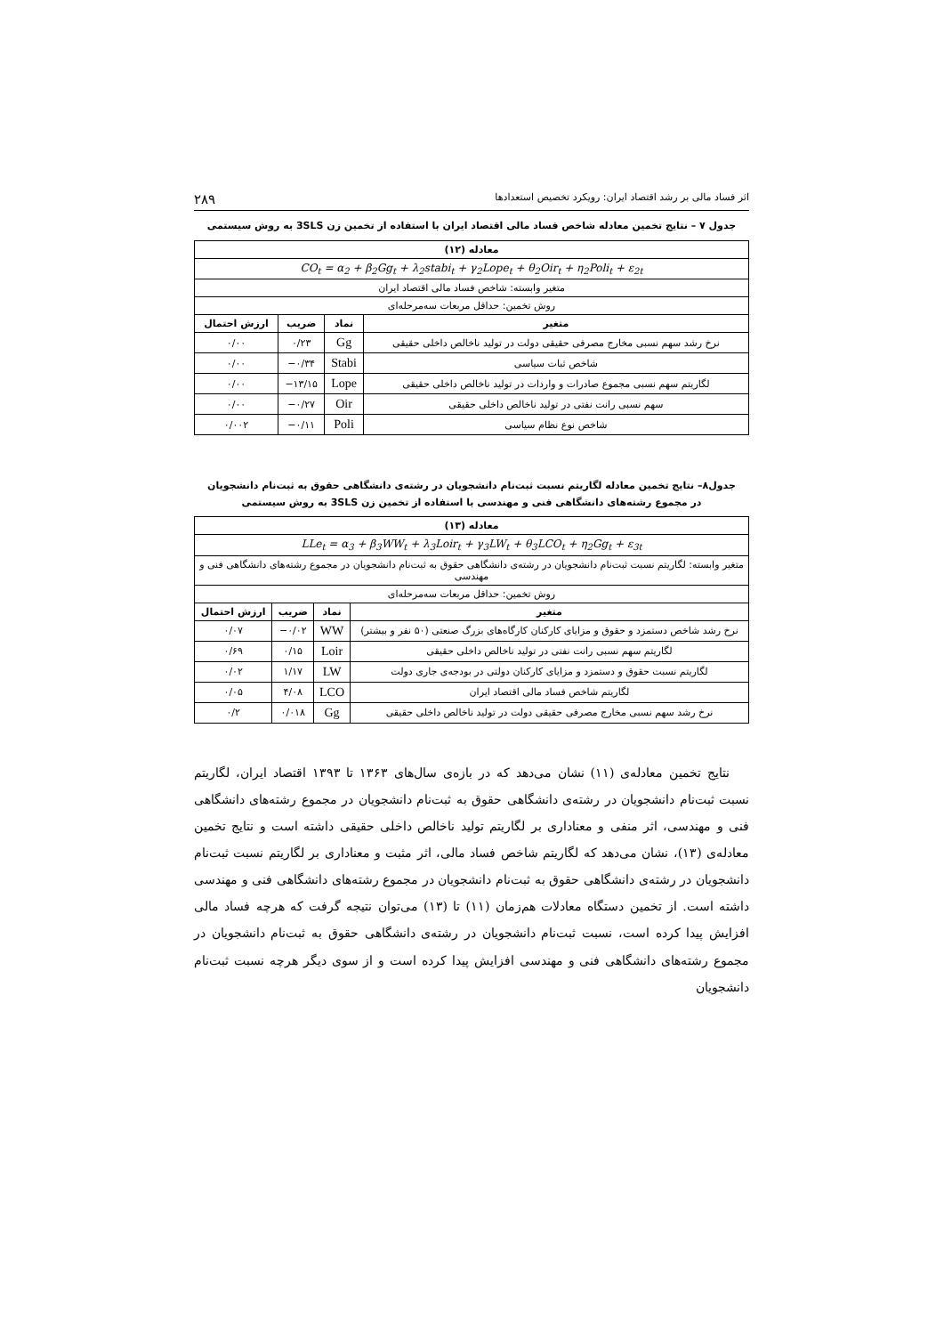اثر فساد مالی بر رشد اقتصاد ایران: رویکرد تخصیص استعدادها ۲۸۹
جدول ۷ – نتایج تخمین معادله شاخص فساد مالی اقتصاد ایران با استفاده از تخمین زن 3SLS به روش سیستمی
| معادله (۱۲) | | | |
| --- | --- | --- | --- |
| CO<sub>t</sub> = α<sub>2</sub> + β<sub>2</sub>Gg<sub>t</sub> + λ<sub>2</sub>stabi<sub>t</sub> + γ<sub>2</sub>Lope<sub>t</sub> + θ<sub>2</sub>Oir<sub>t</sub> + η<sub>2</sub>Poli<sub>t</sub> + ε<sub>2t</sub> | | | |
| متغیر وابسته: شاخص فساد مالی اقتصاد ایران | | | |
| روش تخمین: حداقل مربعات سه‌مرحله‌ای | | | |
| متغیر | نماد | ضریب | ارزش احتمال |
| نرخ رشد سهم نسبی مخارج مصرفی حقیقی دولت در تولید ناخالص داخلی حقیقی | Gg | ۰/۲۳ | ۰/۰۰ |
| شاخص ثبات سیاسی | Stabi | ۰/۳۴− | ۰/۰۰ |
| لگاریتم سهم نسبی مجموع صادرات و واردات در تولید ناخالص داخلی حقیقی | Lope | ۱۳/۱۵− | ۰/۰۰ |
| سهم نسبی رانت نفتی در تولید ناخالص داخلی حقیقی | Oir | ۰/۲۷− | ۰/۰۰ |
| شاخص نوع نظام سیاسی | Poli | ۰/۱۱− | ۰/۰۰۲ |
جدول۸– نتایج تخمین معادله لگاریتم نسبت ثبت‌نام دانشجویان در رشته‌ی دانشگاهی حقوق به ثبت‌نام دانشجویان
در مجموع رشته‌های دانشگاهی فنی و مهندسی با استفاده از تخمین زن 3SLS به روش سیستمی
| معادله (۱۳) | | | |
| --- | --- | --- | --- |
| LLe<sub>t</sub> = α<sub>3</sub> + β<sub>3</sub>WW<sub>t</sub> + λ<sub>3</sub>Loir<sub>t</sub> + γ<sub>3</sub>LW<sub>t</sub> + θ<sub>3</sub>LCO<sub>t</sub> + η<sub>2</sub>Gg<sub>t</sub> + ε<sub>3t</sub> | | | |
| متغیر وابسته: لگاریتم نسبت ثبت‌نام دانشجویان در رشته‌ی دانشگاهی حقوق به ثبت‌نام دانشجویان در مجموع رشته‌های دانشگاهی فنی و مهندسی | | | |
| روش تخمین: حداقل مربعات سه‌مرحله‌ای | | | |
| متغیر | نماد | ضریب | ارزش احتمال |
| نرخ رشد شاخص دستمزد و حقوق و مزایای کارکنان کارگاه‌های بزرگ صنعتی (۵۰ نفر و بیشتر) | WW | ۰/۰۲− | ۰/۰۷ |
| لگاریتم سهم نسبی رانت نفتی در تولید ناخالص داخلی حقیقی | Loir | ۰/۱۵ | ۰/۶۹ |
| لگاریتم نسبت حقوق و دستمزد و مزایای کارکنان دولتی در بودجه‌ی جاری دولت | LW | ۱/۱۷ | ۰/۰۲ |
| لگاریتم شاخص فساد مالی اقتصاد ایران | LCO | ۴/۰۸ | ۰/۰۵ |
| نرخ رشد سهم نسبی مخارج مصرفی حقیقی دولت در تولید ناخالص داخلی حقیقی | Gg | ۰/۰۱۸ | ۰/۲ |
نتایج تخمین معادله‌ی (۱۱) نشان می‌دهد که در بازه‌ی سال‌های ۱۳۶۳ تا ۱۳۹۳ اقتصاد ایران، لگاریتم نسبت ثبت‌نام دانشجویان در رشته‌ی دانشگاهی حقوق به ثبت‌نام دانشجویان در مجموع رشته‌های دانشگاهی فنی و مهندسی، اثر منفی و معناداری بر لگاریتم تولید ناخالص داخلی حقیقی داشته است و نتایج تخمین معادله‌ی (۱۳)، نشان می‌دهد که لگاریتم شاخص فساد مالی، اثر مثبت و معناداری بر لگاریتم نسبت ثبت‌نام دانشجویان در رشته‌ی دانشگاهی حقوق به ثبت‌نام دانشجویان در مجموع رشته‌های دانشگاهی فنی و مهندسی داشته است. از تخمین دستگاه معادلات هم‌زمان (۱۱) تا (۱۳) می‌توان نتیجه گرفت که هرچه فساد مالی افزایش پیدا کرده است، نسبت ثبت‌نام دانشجویان در رشته‌ی دانشگاهی حقوق به ثبت‌نام دانشجویان در مجموع رشته‌های دانشگاهی فنی و مهندسی افزایش پیدا کرده است و از سوی دیگر هرچه نسبت ثبت‌نام دانشجویان